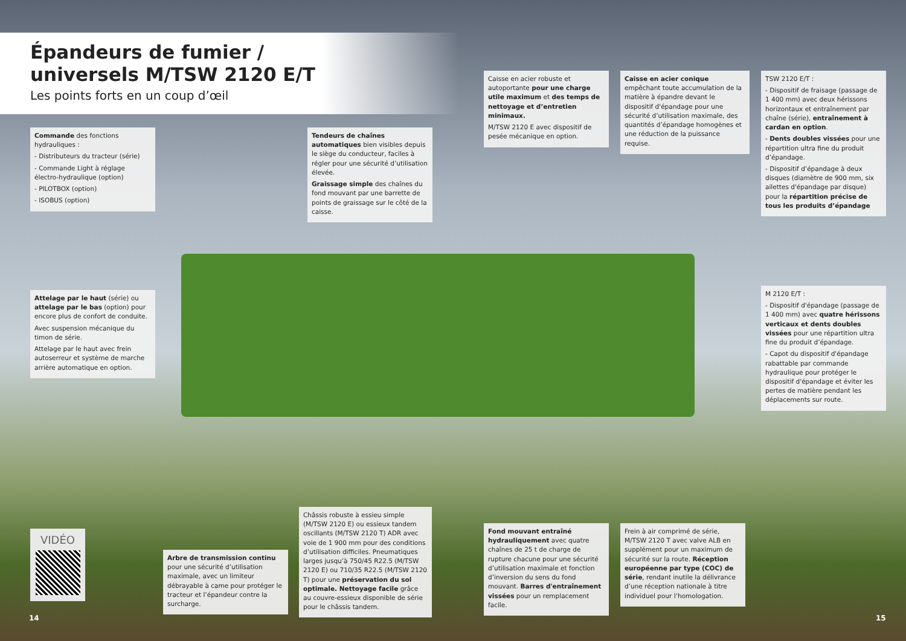Épandeurs de fumier /
universels M/TSW 2120 E/T
Les points forts en un coup d’œil
Commande des fonctions hydrauliques :
- Distributeurs du tracteur (série)
- Commande Light à réglage électro-hydraulique (option)
- PILOTBOX (option)
- ISOBUS (option)
Tendeurs de chaînes automatiques bien visibles depuis le siège du conducteur, faciles à régler pour une sécurité d’utilisation élevée.
Graissage simple des chaînes du fond mouvant par une barrette de points de graissage sur le côté de la caisse.
Caisse en acier robuste et autoportante pour une charge utile maximum et des temps de nettoyage et d’entretien minimaux.
M/TSW 2120 E avec dispositif de pesée mécanique en option.
Caisse en acier conique empêchant toute accumulation de la matière à épandre devant le dispositif d'épandage pour une sécurité d’utilisation maximale, des quantités d’épandage homogènes et une réduction de la puissance requise.
TSW 2120 E/T :
- Dispositif de fraisage (passage de 1 400 mm) avec deux hérissons horizontaux et entraînement par chaîne (série), entraînement à cardan en option.
- Dents doubles vissées pour une répartition ultra fine du produit d’épandage.
- Dispositif d’épandage à deux disques (diamètre de 900 mm, six ailettes d'épandage par disque) pour la répartition précise de tous les produits d’épandage
Attelage par le haut (série) ou attelage par le bas (option) pour encore plus de confort de conduite.
Avec suspension mécanique du timon de série.
Attelage par le haut avec frein autoserreur et système de marche arrière automatique en option.
M 2120 E/T :
- Dispositif d'épandage (passage de 1 400 mm) avec quatre hérissons verticaux et dents doubles vissées pour une répartition ultra fine du produit d’épandage.
- Capot du dispositif d'épandage rabattable par commande hydraulique pour protéger le dispositif d'épandage et éviter les pertes de matière pendant les déplacements sur route.
VIDÉO
Arbre de transmission continu pour une sécurité d’utilisation maximale, avec un limiteur débrayable à came pour protéger le tracteur et l’épandeur contre la surcharge.
Châssis robuste à essieu simple (M/TSW 2120 E) ou essieux tandem oscillants (M/TSW 2120 T) ADR avec voie de 1 900 mm pour des conditions d’utilisation difficiles. Pneumatiques larges jusqu’à 750/45 R22.5 (M/TSW 2120 E) ou 710/35 R22.5 (M/TSW 2120 T) pour une préservation du sol optimale. Nettoyage facile grâce au couvre-essieux disponible de série pour le châssis tandem.
Fond mouvant entraîné hydrauliquement avec quatre chaînes de 25 t de charge de rupture chacune pour une sécurité d’utilisation maximale et fonction d’inversion du sens du fond mouvant. Barres d'entraînement vissées pour un remplacement facile.
Frein à air comprimé de série, M/TSW 2120 T avec valve ALB en supplément pour un maximum de sécurité sur la route. Réception européenne par type (COC) de série, rendant inutile la délivrance d’une réception nationale à titre individuel pour l’homologation.
14 15